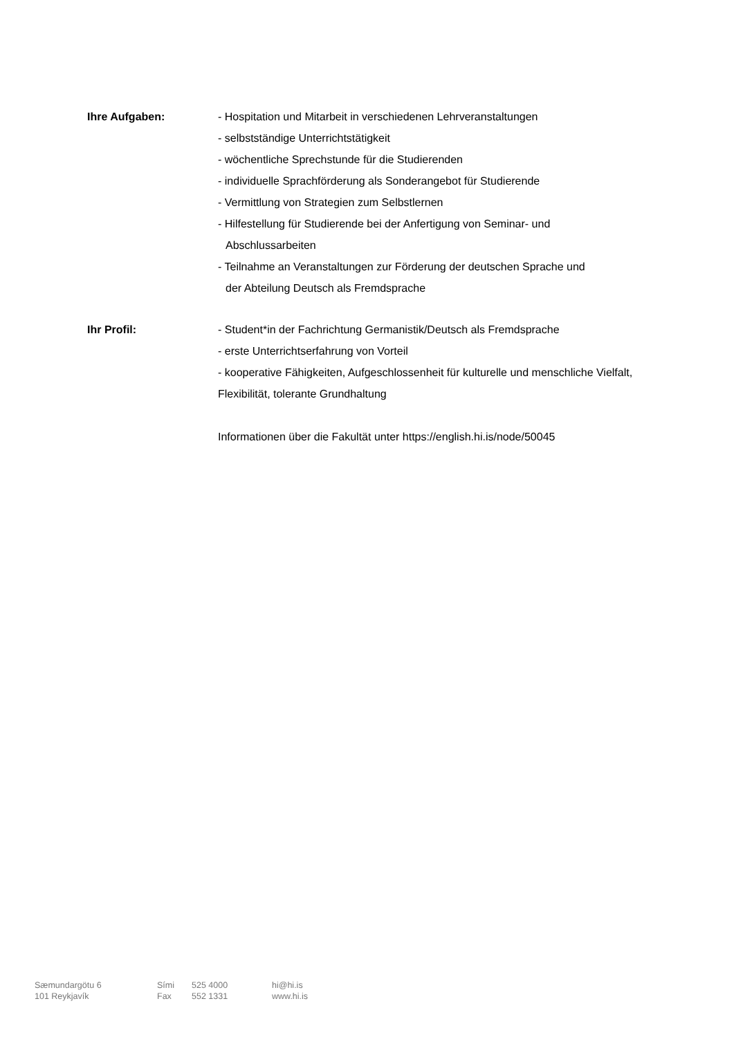Ihre Aufgaben: - Hospitation und Mitarbeit in verschiedenen Lehrveranstaltungen
- selbstständige Unterrichtstätigkeit
- wöchentliche Sprechstunde für die Studierenden
- individuelle Sprachförderung als Sonderangebot für Studierende
- Vermittlung von Strategien zum Selbstlernen
- Hilfestellung für Studierende bei der Anfertigung von Seminar- und
Abschlussarbeiten
- Teilnahme an Veranstaltungen zur Förderung der deutschen Sprache und
der Abteilung Deutsch als Fremdsprache
Ihr Profil: - Student*in der Fachrichtung Germanistik/Deutsch als Fremdsprache
- erste Unterrichtserfahrung von Vorteil
- kooperative Fähigkeiten, Aufgeschlossenheit für kulturelle und menschliche Vielfalt, Flexibilität, tolerante Grundhaltung
Informationen über die Fakultät unter https://english.hi.is/node/50045
Sæmundargötu 6
101 Reykjavík
Sími
Fax
525 4000
552 1331
hi@hi.is
www.hi.is